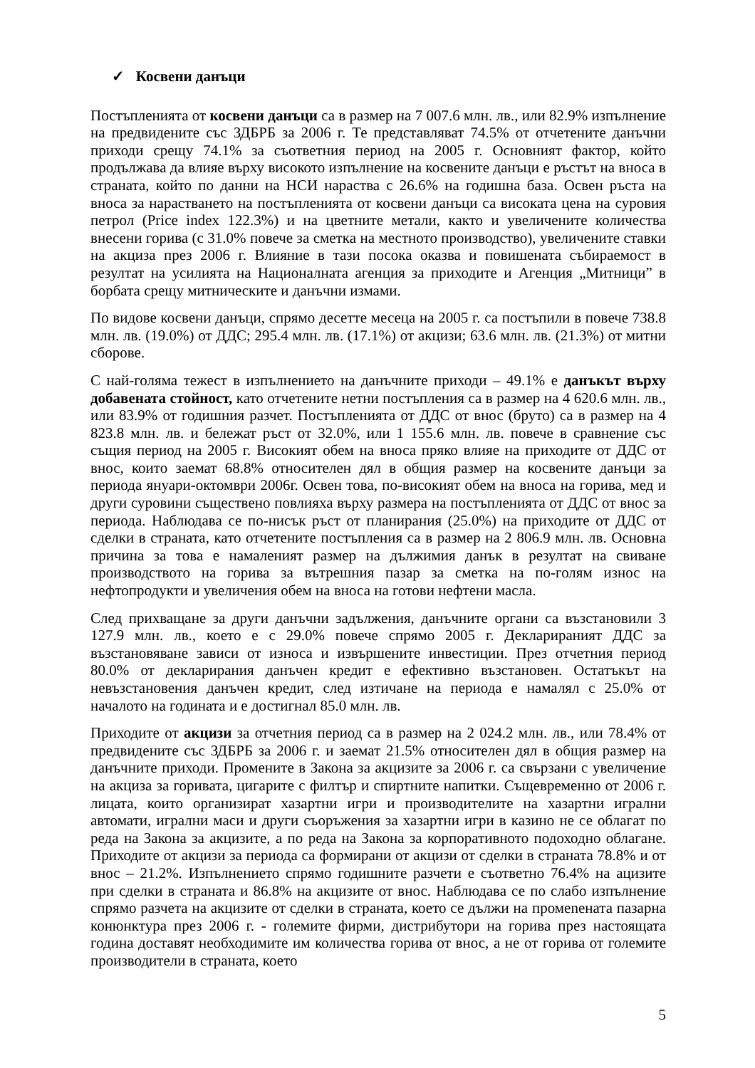✓ Косвени данъци
Постъпленията от косвени данъци са в размер на 7 007.6 млн. лв., или 82.9% изпълнение на предвидените със ЗДБРБ за 2006 г. Те представляват 74.5% от отчетените данъчни приходи срещу 74.1% за съответния период на 2005 г. Основният фактор, който продължава да влияе върху високото изпълнение на косвените данъци е ръстът на вноса в страната, който по данни на НСИ нараства с 26.6% на годишна база. Освен ръста на вноса за нарастването на постъпленията от косвени данъци са високата цена на суровия петрол (Price index 122.3%) и на цветните метали, както и увеличените количества внесени горива (с 31.0% повече за сметка на местното производство), увеличените ставки на акциза през 2006 г. Влияние в тази посока оказва и повишената събираемост в резултат на усилията на Националната агенция за приходите и Агенция „Митници” в борбата срещу митническите и данъчни измами.
По видове косвени данъци, спрямо десетте месеца на 2005 г. са постъпили в повече 738.8 млн. лв. (19.0%) от ДДС; 295.4 млн. лв. (17.1%) от акцизи; 63.6 млн. лв. (21.3%) от митни сборове.
С най-голяма тежест в изпълнението на данъчните приходи – 49.1% е данъкът върху добавената стойност, като отчетените нетни постъпления са в размер на 4 620.6 млн. лв., или 83.9% от годишния разчет. Постъпленията от ДДС от внос (бруто) са в размер на 4 823.8 млн. лв. и бележат ръст от 32.0%, или 1 155.6 млн. лв. повече в сравнение със същия период на 2005 г. Високият обем на вноса пряко влияе на приходите от ДДС от внос, които заемат 68.8% относителен дял в общия размер на косвените данъци за периода януари-октомври 2006г. Освен това, по-високият обем на вноса на горива, мед и други суровини съществено повлияха върху размера на постъпленията от ДДС от внос за периода. Наблюдава се по-нисък ръст от планирания (25.0%) на приходите от ДДС от сделки в страната, като отчетените постъпления са в размер на 2 806.9 млн. лв. Основна причина за това е намаленият размер на дължимия данък в резултат на свиване производството на горива за вътрешния пазар за сметка на по-голям износ на нефтопродукти и увеличения обем на вноса на готови нефтени масла.
След прихващане за други данъчни задължения, данъчните органи са възстановили 3 127.9 млн. лв., което е с 29.0% повече спрямо 2005 г. Декларираният ДДС за възстановяване зависи от износа и извършените инвестиции. През отчетния период 80.0% от декларирания данъчен кредит е ефективно възстановен. Остатъкът на невъзстановения данъчен кредит, след изтичане на периода е намалял с 25.0% от началото на годината и е достигнал 85.0 млн. лв.
Приходите от акцизи за отчетния период са в размер на 2 024.2 млн. лв., или 78.4% от предвидените със ЗДБРБ за 2006 г. и заемат 21.5% относителен дял в общия размер на данъчните приходи. Промените в Закона за акцизите за 2006 г. са свързани с увеличение на акциза за горивата, цигарите с филтър и спиртните напитки. Същевременно от 2006 г. лицата, които организират хазартни игри и производителите на хазартни игрални автомати, игрални маси и други съоръжения за хазартни игри в казино не се облагат по реда на Закона за акцизите, а по реда на Закона за корпоративното подоходно облагане. Приходите от акцизи за периода са формирани от акцизи от сделки в страната 78.8% и от внос – 21.2%. Изпълнението спрямо годишните разчети е съответно 76.4% на ацизите при сделки в страната и 86.8% на акцизите от внос. Наблюдава се по слабо изпълнение спрямо разчета на акцизите от сделки в страната, което се дължи на промenената пазарна конюнктура през 2006 г. - големите фирми, дистрибутори на горива през настоящата година доставят необходимите им количества горива от внос, а не от горива от големите производители в страната, което
5